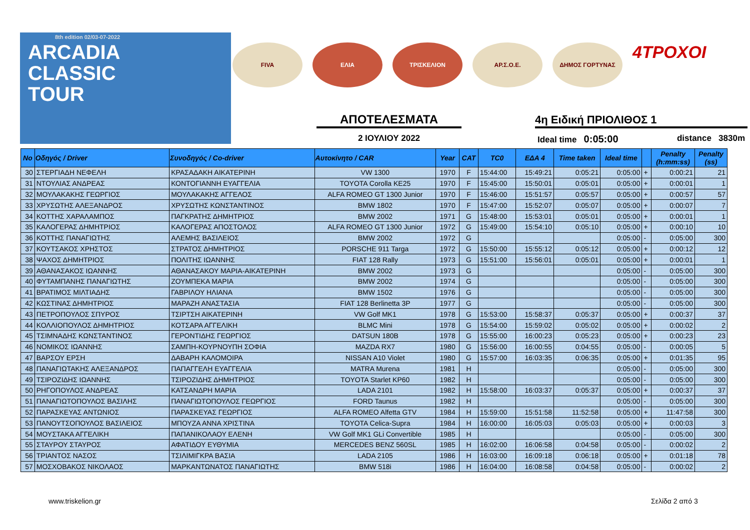8th edition 02/03-07-2022
ARCADIA
CLASSIC
TOUR
FIVA ΕΛΙΑ ΤΡΙΣΚΕΛΙΟΝ ΑΡ.Σ.Ο.Ε. ΔΗΜΟΣ ΓΟΡΤΥΝΑΣ
4ΤΡΟΧΟΙ
ΑΠΟΤΕΛΕΣΜΑΤΑ 4η Ειδική ΠΡΙΟΛΙΘΟΣ 1
2 ΙΟΥΛΙΟΥ 2022 Ideal time 0:05:00 distance 3830m
| No | Οδηγός / Driver | Συνοδηγός / Co-driver | Αυτοκίνητο / CAR | Year | CAT | TC0 | ΕΔΑ 4 | Time taken | Ideal time | | Penalty (h:mm:ss) | Penalty (ss) |
| --- | --- | --- | --- | --- | --- | --- | --- | --- | --- | --- | --- | --- |
| 30 | ΣΤΕΡΓΙΑΔΗ ΝΕΦΕΛΗ | ΚΡΑΣΑΔΑΚΗ ΑΙΚΑΤΕΡΙΝΗ | VW 1300 | 1970 | F | 15:44:00 | 15:49:21 | 0:05:21 | 0:05:00 | + | 0:00:21 | 21 |
| 31 | ΝΤΟΥΛΙΑΣ ΑΝΔΡΕΑΣ | ΚΟΝΤΟΓΙΑΝΝΗ ΕΥΑΓΓΕΛΙΑ | TOYOTA Corolla KE25 | 1970 | F | 15:45:00 | 15:50:01 | 0:05:01 | 0:05:00 | + | 0:00:01 | 1 |
| 32 | ΜΟΥΛΑΚΑΚΗΣ ΓΕΩΡΓΙΟΣ | ΜΟΥΛΑΚΑΚΗΣ ΑΓΓΕΛΟΣ | ALFA ROMEO GT 1300 Junior | 1970 | F | 15:46:00 | 15:51:57 | 0:05:57 | 0:05:00 | + | 0:00:57 | 57 |
| 33 | ΧΡΥΣΩΤΗΣ ΑΛΕΞΑΝΔΡΟΣ | ΧΡΥΣΩΤΗΣ ΚΩΝΣΤΑΝΤΙΝΟΣ | BMW 1802 | 1970 | F | 15:47:00 | 15:52:07 | 0:05:07 | 0:05:00 | + | 0:00:07 | 7 |
| 34 | ΚΟΤΤΗΣ ΧΑΡΑΛΑΜΠΟΣ | ΠΑΓΚΡΑΤΗΣ ΔΗΜΗΤΡΙΟΣ | BMW 2002 | 1971 | G | 15:48:00 | 15:53:01 | 0:05:01 | 0:05:00 | + | 0:00:01 | 1 |
| 35 | ΚΑΛΟΓΕΡΑΣ ΔΗΜΗΤΡΙΟΣ | ΚΑΛΟΓΕΡΑΣ ΑΠΟΣΤΟΛΟΣ | ALFA ROMEO GT 1300 Junior | 1972 | G | 15:49:00 | 15:54:10 | 0:05:10 | 0:05:00 | + | 0:00:10 | 10 |
| 36 | ΚΟΤΤΗΣ ΠΑΝΑΓΙΩΤΗΣ | ΑΛΕΜΗΣ ΒΑΣΙΛΕΙΟΣ | BMW 2002 | 1972 | G | | | | 0:05:00 | - | 0:05:00 | 300 |
| 37 | ΚΟΥΤΣΑΚΟΣ ΧΡΗΣΤΟΣ | ΣΤΡΑΤΟΣ ΔΗΜΗΤΡΙΟΣ | PORSCHE 911 Targa | 1972 | G | 15:50:00 | 15:55:12 | 0:05:12 | 0:05:00 | + | 0:00:12 | 12 |
| 38 | ΨΑΧΟΣ ΔΗΜΗΤΡΙΟΣ | ΠΟΛΙΤΗΣ ΙΩΑΝΝΗΣ | FIAT 128 Rally | 1973 | G | 15:51:00 | 15:56:01 | 0:05:01 | 0:05:00 | + | 0:00:01 | 1 |
| 39 | ΑΘΑΝΑΣΑΚΟΣ ΙΩΑΝΝΗΣ | ΑΘΑΝΑΣΑΚΟΥ ΜΑΡΙΑ-ΑΙΚΑΤΕΡΙΝΗ | BMW 2002 | 1973 | G | | | | 0:05:00 | - | 0:05:00 | 300 |
| 40 | ΦΥΤΑΜΠΑΝΗΣ ΠΑΝΑΓΙΩΤΗΣ | ΖΟΥΜΠΕΚΑ ΜΑΡΙΑ | BMW 2002 | 1974 | G | | | | 0:05:00 | - | 0:05:00 | 300 |
| 41 | ΒΡΑΤΙΜΟΣ ΜΙΛΤΙΑΔΗΣ | ΓΑΒΡΙΛΟΥ ΗΛΙΑΝΑ | BMW 1502 | 1976 | G | | | | 0:05:00 | - | 0:05:00 | 300 |
| 42 | ΚΩΣΤΙΝΑΣ ΔΗΜΗΤΡΙΟΣ | ΜΑΡΑΖΗ ΑΝΑΣΤΑΣΙΑ | FIAT 128 Berlinetta 3P | 1977 | G | | | | 0:05:00 | - | 0:05:00 | 300 |
| 43 | ΠΕΤΡΟΠΟΥΛΟΣ ΣΠΥΡΟΣ | ΤΣΙΡΤΣΗ ΑΙΚΑΤΕΡΙΝΗ | VW Golf MK1 | 1978 | G | 15:53:00 | 15:58:37 | 0:05:37 | 0:05:00 | + | 0:00:37 | 37 |
| 44 | ΚΟΛΛΙΟΠΟΥΛΟΣ ΔΗΜΗΤΡΙΟΣ | ΚΟΤΣΑΡΑ ΑΓΓΕΛΙΚΗ | BLMC Mini | 1978 | G | 15:54:00 | 15:59:02 | 0:05:02 | 0:05:00 | + | 0:00:02 | 2 |
| 45 | ΤΣΙΜΝΑΔΗΣ ΚΩΝΣΤΑΝΤΙΝΟΣ | ΓΕΡΟΝΤΙΔΗΣ ΓΕΩΡΓΙΟΣ | DATSUN 180B | 1978 | G | 15:55:00 | 16:00:23 | 0:05:23 | 0:05:00 | + | 0:00:23 | 23 |
| 46 | ΝΟΜΙΚΟΣ ΙΩΑΝΝΗΣ | ΣΑΜΠΗ-ΚΟΥΡΝΟΥΠΗ ΣΟΦΙΑ | MAZDA RX7 | 1980 | G | 15:56:00 | 16:00:55 | 0:04:55 | 0:05:00 | - | 0:00:05 | 5 |
| 47 | ΒΑΡΣΟΥ ΕΡΣΗ | ΔΑΒΑΡΗ ΚΑΛΟΜΟΙΡΑ | NISSAN A10 Violet | 1980 | G | 15:57:00 | 16:03:35 | 0:06:35 | 0:05:00 | + | 0:01:35 | 95 |
| 48 | ΠΑΝΑΓΙΩΤΑΚΗΣ ΑΛΕΞΑΝΔΡΟΣ | ΠΑΠΑΓΓΕΛΗ ΕΥΑΓΓΕΛΙΑ | MATRA Murena | 1981 | H | | | | 0:05:00 | - | 0:05:00 | 300 |
| 49 | ΤΣΙΡΟΖΙΔΗΣ ΙΩΑΝΝΗΣ | ΤΣΙΡΟΖΙΔΗΣ ΔΗΜΗΤΡΙΟΣ | TOYOTA Starlet KP60 | 1982 | H | | | | 0:05:00 | - | 0:05:00 | 300 |
| 50 | ΡΗΓΟΠΟΥΛΟΣ ΑΝΔΡΕΑΣ | ΚΑΤΣΑΝΔΡΗ ΜΑΡΙΑ | LADA 2101 | 1982 | H | 15:58:00 | 16:03:37 | 0:05:37 | 0:05:00 | + | 0:00:37 | 37 |
| 51 | ΠΑΝΑΓΙΩΤΟΠΟΥΛΟΣ ΒΑΣΙΛΗΣ | ΠΑΝΑΓΙΩΤΟΠΟΥΛΟΣ ΓΕΩΡΓΙΟΣ | FORD Taunus | 1982 | H | | | | 0:05:00 | - | 0:05:00 | 300 |
| 52 | ΠΑΡΑΣΚΕΥΑΣ ΑΝΤΩΝΙΟΣ | ΠΑΡΑΣΚΕΥΑΣ ΓΕΩΡΓΙΟΣ | ALFA ROMEO Alfetta GTV | 1984 | H | 15:59:00 | 15:51:58 | 11:52:58 | 0:05:00 | + | 11:47:58 | 300 |
| 53 | ΠΑΝΟΥΤΣΟΠΟΥΛΟΣ ΒΑΣΙΛΕΙΟΣ | ΜΠΟΥΖΑ ΑΝΝΑ ΧΡΙΣΤΙΝΑ | TOYOTA Celica-Supra | 1984 | H | 16:00:00 | 16:05:03 | 0:05:03 | 0:05:00 | + | 0:00:03 | 3 |
| 54 | ΜΟΥΣΤΑΚΑ ΑΓΓΕΛΙΚΗ | ΠΑΠΑΝΙΚΟΛΑΟΥ ΕΛΕΝΗ | VW Golf MK1 GLi Convertible | 1985 | H | | | | 0:05:00 | - | 0:05:00 | 300 |
| 55 | ΣΤΑΥΡΟΥ ΣΤΑΥΡΟΣ | ΑΦΑΤΙΔΟΥ ΕΥΘΥΜΙΑ | MERCEDES BENZ 560SL | 1985 | H | 16:02:00 | 16:06:58 | 0:04:58 | 0:05:00 | - | 0:00:02 | 2 |
| 56 | ΤΡΙΑΝΤΟΣ ΝΑΣΟΣ | ΤΣΙΛΙΜΙΓΚΡΑ ΒΑΣΙΑ | LADA 2105 | 1986 | H | 16:03:00 | 16:09:18 | 0:06:18 | 0:05:00 | + | 0:01:18 | 78 |
| 57 | ΜΟΣΧΟΒΑΚΟΣ ΝΙΚΟΛΑΟΣ | ΜΑΡΚΑΝΤΩΝΑΤΟΣ ΠΑΝΑΓΙΩΤΗΣ | BMW 518i | 1986 | H | 16:04:00 | 16:08:58 | 0:04:58 | 0:05:00 | - | 0:00:02 | 2 |
www.triskelion.gr Σελίδα 2 από 3